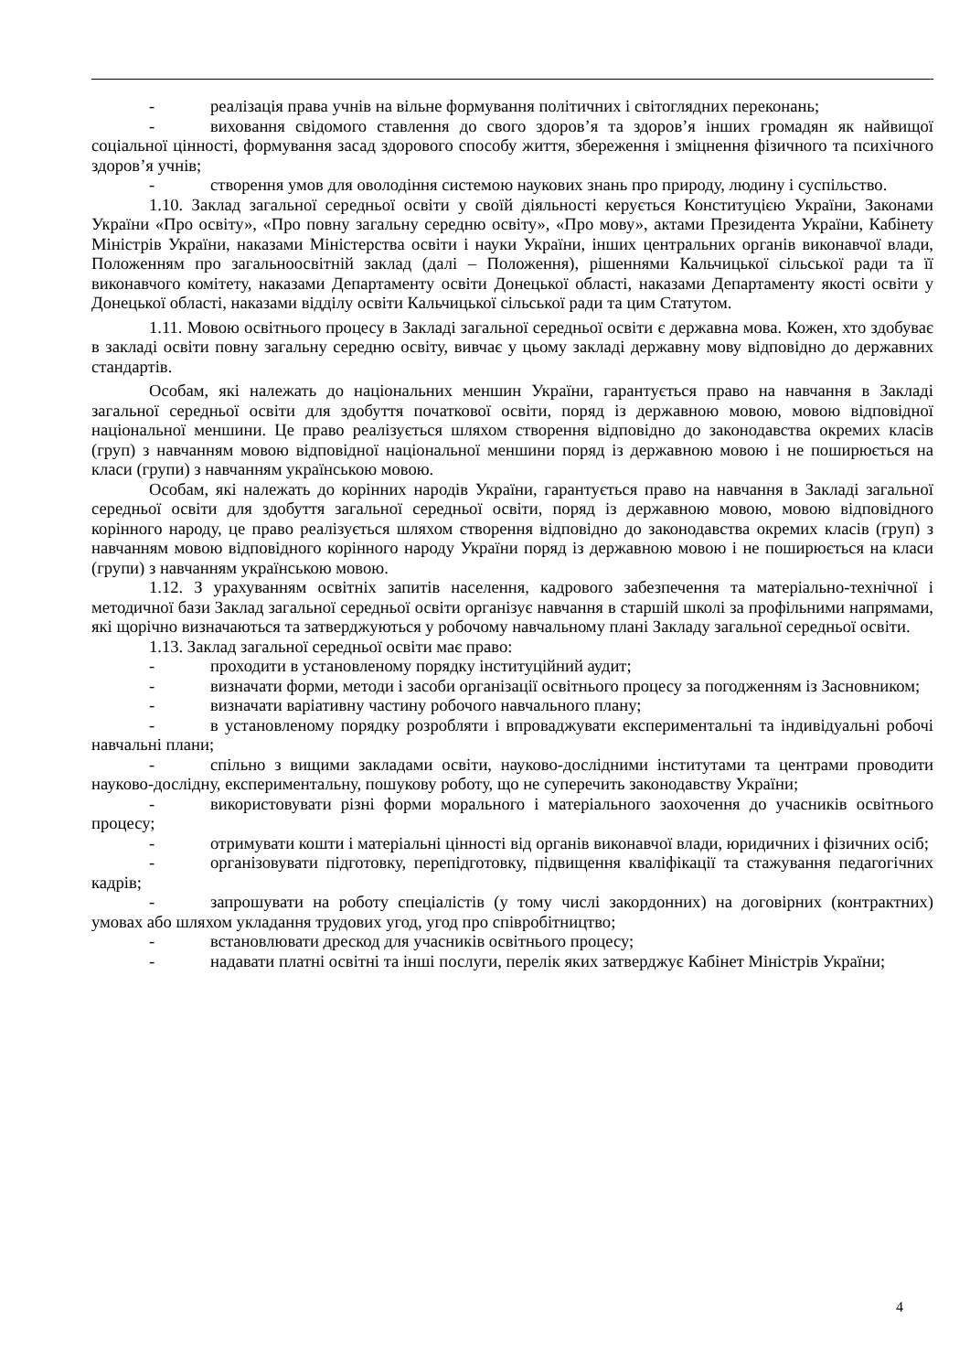- реалізація права учнів на вільне формування політичних і світоглядних переконань;
- виховання свідомого ставлення до свого здоров’я та здоров’я інших громадян як найвищої соціальної цінності, формування засад здорового способу життя, збереження і зміцнення фізичного та психічного здоров’я учнів;
- створення умов для оволодіння системою наукових знань про природу, людину і суспільство.
1.10. Заклад загальної середньої освіти у своїй діяльності керується Конституцією України, Законами України «Про освіту», «Про повну загальну середню освіту», «Про мову», актами Президента України, Кабінету Міністрів України, наказами Міністерства освіти і науки України, інших центральних органів виконавчої влади, Положенням про загальноосвітній заклад (далі – Положення), рішеннями Кальчицької сільської ради та її виконавчого комітету, наказами Департаменту освіти Донецької області, наказами Департаменту якості освіти у Донецької області, наказами відділу освіти Кальчицької сільської ради та цим Статутом.
1.11. Мовою освітнього процесу в Закладі загальної середньої освіти є державна мова. Кожен, хто здобуває в закладі освіти повну загальну середню освіту, вивчає у цьому закладі державну мову відповідно до державних стандартів.
Особам, які належать до національних меншин України, гарантується право на навчання в Закладі загальної середньої освіти для здобуття початкової освіти, поряд із державною мовою, мовою відповідної національної меншини. Це право реалізується шляхом створення відповідно до законодавства окремих класів (груп) з навчанням мовою відповідної національної меншини поряд із державною мовою і не поширюється на класи (групи) з навчанням українською мовою.
Особам, які належать до корінних народів України, гарантується право на навчання в Закладі загальної середньої освіти для здобуття загальної середньої освіти, поряд із державною мовою, мовою відповідного корінного народу, це право реалізується шляхом створення відповідно до законодавства окремих класів (груп) з навчанням мовою відповідного корінного народу України поряд із державною мовою і не поширюється на класи (групи) з навчанням українською мовою.
1.12. З урахуванням освітніх запитів населення, кадрового забезпечення та матеріально-технічної і методичної бази Заклад загальної середньої освіти організує навчання в старшій школі за профільними напрямами, які щорічно визначаються та затверджуються у робочому навчальному плані Закладу загальної середньої освіти.
1.13. Заклад загальної середньої освіти має право:
- проходити в установленому порядку інституційний аудит;
- визначати форми, методи і засоби організації освітнього процесу за погодженням із Засновником;
- визначати варіативну частину робочого навчального плану;
- в установленому порядку розробляти і впроваджувати експериментальні та індивідуальні робочі навчальні плани;
- спільно з вищими закладами освіти, науково-дослідними інститутами та центрами проводити науково-дослідну, експериментальну, пошукову роботу, що не суперечить законодавству України;
- використовувати різні форми морального і матеріального заохочення до учасників освітнього процесу;
- отримувати кошти і матеріальні цінності від органів виконавчої влади, юридичних і фізичних осіб;
- організовувати підготовку, перепідготовку, підвищення кваліфікації та стажування педагогічних кадрів;
- запрошувати на роботу спеціалістів (у тому числі закордонних) на договірних (контрактних) умовах або шляхом укладання трудових угод, угод про співробітництво;
- встановлювати дрескод для учасників освітнього процесу;
- надавати платні освітні та інші послуги, перелік яких затверджує Кабінет Міністрів України;
4